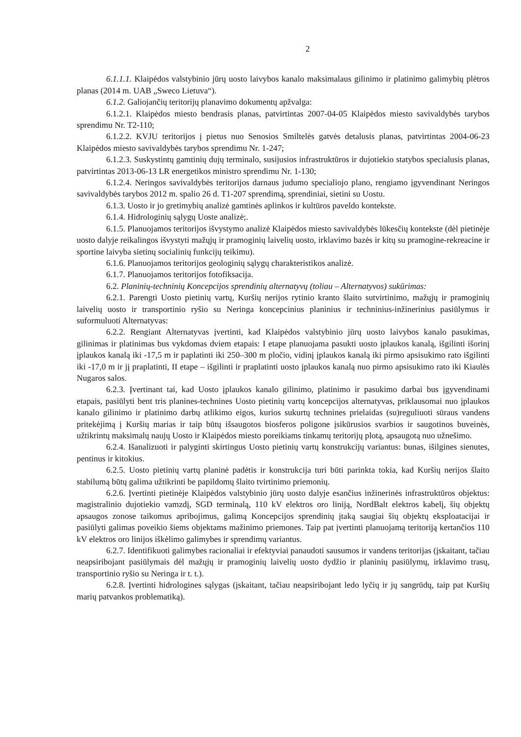2
6.1.1.1. Klaipėdos valstybinio jūrų uosto laivybos kanalo maksimalaus gilinimo ir platinimo galimybių plėtros planas (2014 m. UAB „Sweco Lietuva“).
6.1.2. Galiojančių teritorijų planavimo dokumentų apžvalga:
6.1.2.1. Klaipėdos miesto bendrasis planas, patvirtintas 2007-04-05 Klaipėdos miesto savivaldybės tarybos sprendimu Nr. T2-110;
6.1.2.2. KVJU teritorijos į pietus nuo Senosios Smiltelės gatvės detalusis planas, patvirtintas 2004-06-23 Klaipėdos miesto savivaldybės tarybos sprendimu Nr. 1-247;
6.1.2.3. Suskystintų gamtinių dujų terminalo, susijusios infrastruktūros ir dujotiekio statybos specialusis planas, patvirtintas 2013-06-13 LR energetikos ministro sprendimu Nr. 1-130;
6.1.2.4. Neringos savivaldybės teritorijos darnaus judumo specialiojo plano, rengiamo įgyvendinant Neringos savivaldybės tarybos 2012 m. spalio 26 d. T1-207 sprendimą, sprendiniai, sietini su Uostu.
6.1.3. Uosto ir jo gretimybių analizė gamtinės aplinkos ir kultūros paveldo kontekste.
6.1.4. Hidrologinių sąlygų Uoste analizė;.
6.1.5. Planuojamos teritorijos išvystymo analizė Klaipėdos miesto savivaldybės lūkesčių kontekste (dėl pietinėje uosto dalyje reikalingos išvystyti mažųjų ir pramoginių laivelių uosto, irklavimo bazės ir kitų su pramogine-rekreacine ir sportine laivyba sietinų socialinių funkcijų teikimu).
6.1.6. Planuojamos teritorijos geologinių sąlygų charakteristikos analizė.
6.1.7. Planuojamos teritorijos fotofiksacija.
6.2. Planinių-techninių Koncepcijos sprendinių alternatyvų (toliau – Alternatyvos) sukūrimas:
6.2.1. Parengti Uosto pietinių vartų, Kuršių nerijos rytinio kranto šlaito sutvirtinimo, mažųjų ir pramoginių laivelių uosto ir transportinio ryšio su Neringa koncepcinius planinius ir techninius-inžinerinius pasiūlymus ir suformuluoti Alternatyvas:
6.2.2. Rengiant Alternatyvas įvertinti, kad Klaipėdos valstybinio jūrų uosto laivybos kanalo pasukimas, gilinimas ir platinimas bus vykdomas dviem etapais: I etape planuojama pasukti uosto įplaukos kanalą, išgilinti išorinį įplaukos kanalą iki -17,5 m ir paplatinti iki 250–300 m pločio, vidinį įplaukos kanalą iki pirmo apsisukimo rato išgilinti iki -17,0 m ir jį praplatinti, II etape – išgilinti ir praplatinti uosto įplaukos kanalą nuo pirmo apsisukimo rato iki Kiaulės Nugaros salos.
6.2.3. Įvertinant tai, kad Uosto įplaukos kanalo gilinimo, platinimo ir pasukimo darbai bus įgyvendinami etapais, pasiūlyti bent tris planines-technines Uosto pietinių vartų koncepcijos alternatyvas, priklausomai nuo įplaukos kanalo gilinimo ir platinimo darbų atlikimo eigos, kurios sukurtų technines prielaidas (su)reguliuoti sūraus vandens pritekėjimą į Kuršių marias ir taip būtų išsaugotos biosferos poligone įsikūrusios svarbios ir saugotinos buveinės, užtikrintų maksimalų naujų Uosto ir Klaipėdos miesto poreikiams tinkamų teritorijų plotą, apsaugotą nuo užnešimo.
6.2.4. Išanalizuoti ir palyginti skirtingus Uosto pietinių vartų konstrukcijų variantus: bunas, išilgines sienutes, pentinus ir kitokius.
6.2.5. Uosto pietinių vartų planinė padėtis ir konstrukcija turi būti parinkta tokia, kad Kuršių nerijos šlaito stabilumą būtų galima užtikrinti be papildomų šlaito tvirtinimo priemonių.
6.2.6. Įvertinti pietinėje Klaipėdos valstybinio jūrų uosto dalyje esančius inžinerinės infrastruktūros objektus: magistralinio dujotiekio vamzdį, SGD terminalą, 110 kV elektros oro liniją, NordBalt elektros kabelį, šių objektų apsaugos zonose taikomus apribojimus, galimą Koncepcijos sprendinių įtaką saugiai šių objektų eksploatacijai ir pasiūlyti galimas poveikio šiems objektams mažinimo priemones. Taip pat įvertinti planuojamą teritoriją kertančios 110 kV elektros oro linijos iškėlimo galimybes ir sprendimų variantus.
6.2.7. Identifikuoti galimybes racionaliai ir efektyviai panaudoti sausumos ir vandens teritorijas (įskaitant, tačiau neapsiribojant pasiūlymais dėl mažųjų ir pramoginių laivelių uosto dydžio ir planinių pasiūlymų, irklavimo trasų, transportinio ryšio su Neringa ir t. t.).
6.2.8. Įvertinti hidrologines sąlygas (įskaitant, tačiau neapsiribojant ledo lyčių ir jų sangrūdų, taip pat Kuršių marių patvankos problematiką).